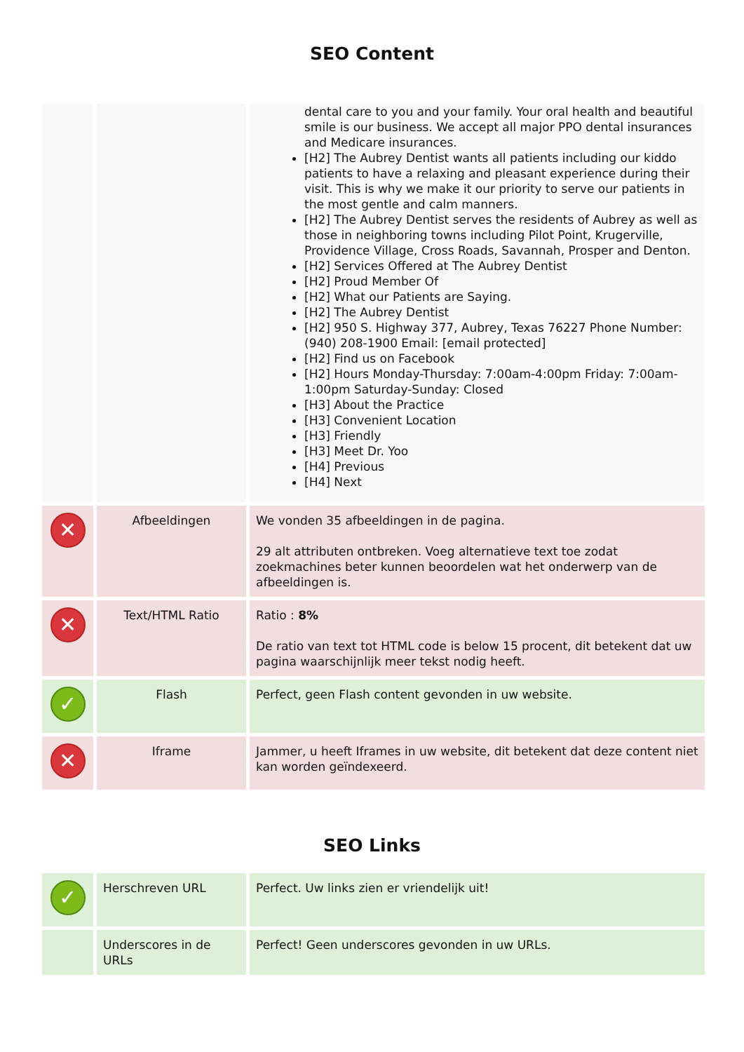SEO Content
| | | dental care to you and your family. Your oral health and beautiful smile is our business. We accept all major PPO dental insurances and Medicare insurances. [H2] The Aubrey Dentist wants all patients including our kiddo patients to have a relaxing and pleasant experience during their visit. This is why we make it our priority to serve our patients in the most gentle and calm manners. [H2] The Aubrey Dentist serves the residents of Aubrey as well as those in neighboring towns including Pilot Point, Krugerville, Providence Village, Cross Roads, Savannah, Prosper and Denton. [H2] Services Offered at The Aubrey Dentist [H2] Proud Member Of [H2] What our Patients are Saying. [H2] The Aubrey Dentist [H2] 950 S. Highway 377, Aubrey, Texas 76227 Phone Number: (940) 208-1900 Email: [email protected] [H2] Find us on Facebook [H2] Hours Monday-Thursday: 7:00am-4:00pm Friday: 7:00am-1:00pm Saturday-Sunday: Closed [H3] About the Practice [H3] Convenient Location [H3] Friendly [H3] Meet Dr. Yoo [H4] Previous [H4] Next |
| ✕ | Afbeeldingen | We vonden 35 afbeeldingen in de pagina. 29 alt attributen ontbreken. Voeg alternatieve text toe zodat zoekmachines beter kunnen beoordelen wat het onderwerp van de afbeeldingen is. |
| ✕ | Text/HTML Ratio | Ratio : 8% De ratio van text tot HTML code is below 15 procent, dit betekent dat uw pagina waarschijnlijk meer tekst nodig heeft. |
| ✓ | Flash | Perfect, geen Flash content gevonden in uw website. |
| ✕ | Iframe | Jammer, u heeft Iframes in uw website, dit betekent dat deze content niet kan worden geïndexeerd. |
SEO Links
| ✓ | Herschreven URL | Perfect. Uw links zien er vriendelijk uit! |
| | Underscores in de URLs | Perfect! Geen underscores gevonden in uw URLs. |